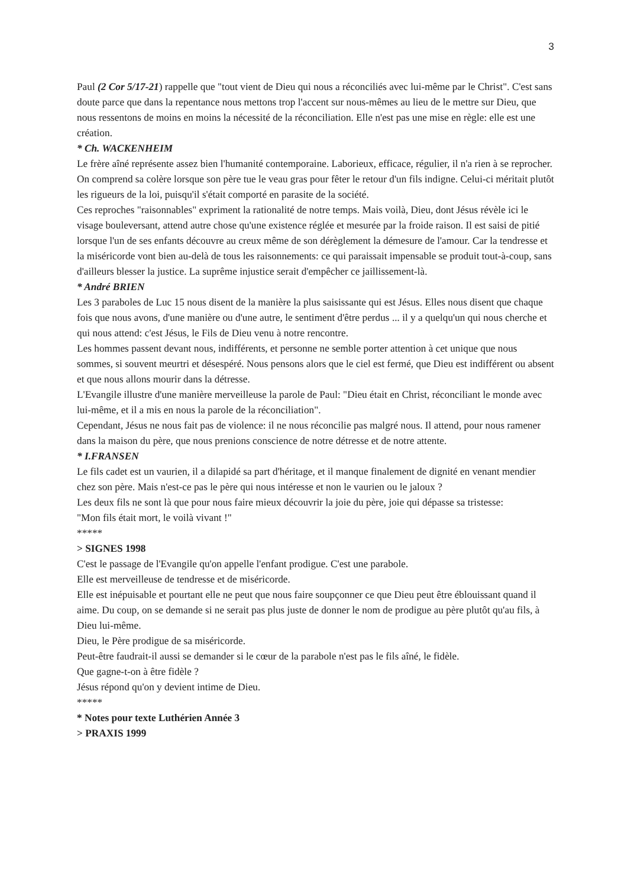3
Paul (2 Cor 5/17-21) rappelle que "tout vient de Dieu qui nous a réconciliés avec lui-même par le Christ". C'est sans doute parce que dans la repentance nous mettons trop l'accent sur nous-mêmes au lieu de le mettre sur Dieu, que nous ressentons de moins en moins la nécessité de la réconciliation. Elle n'est pas une mise en règle: elle est une création.
* Ch. WACKENHEIM
Le frère aîné représente assez bien l'humanité contemporaine. Laborieux, efficace, régulier, il n'a rien à se reprocher. On comprend sa colère lorsque son père tue le veau gras pour fêter le retour d'un fils indigne. Celui-ci méritait plutôt les rigueurs de la loi, puisqu'il s'était comporté en parasite de la société.
Ces reproches "raisonnables" expriment la rationalité de notre temps. Mais voilà, Dieu, dont Jésus révèle ici le visage bouleversant, attend autre chose qu'une existence réglée et mesurée par la froide raison. Il est saisi de pitié lorsque l'un de ses enfants découvre au creux même de son dérèglement la démesure de l'amour. Car la tendresse et la miséricorde vont bien au-delà de tous les raisonnements: ce qui paraissait impensable se produit tout-à-coup, sans d'ailleurs blesser la justice. La suprême injustice serait d'empêcher ce jaillissement-là.
* André BRIEN
Les 3 paraboles de Luc 15 nous disent de la manière la plus saisissante qui est Jésus. Elles nous disent que chaque fois que nous avons, d'une manière ou d'une autre, le sentiment d'être perdus ... il y a quelqu'un qui nous cherche et qui nous attend: c'est Jésus, le Fils de Dieu venu à notre rencontre.
Les hommes passent devant nous, indifférents, et personne ne semble porter attention à cet unique que nous sommes, si souvent meurtri et désespéré. Nous pensons alors que le ciel est fermé, que Dieu est indifférent ou absent et que nous allons mourir dans la détresse.
L'Evangile illustre d'une manière merveilleuse la parole de Paul: "Dieu était en Christ, réconciliant le monde avec lui-même, et il a mis en nous la parole de la réconciliation".
Cependant, Jésus ne nous fait pas de violence: il ne nous réconcilie pas malgré nous. Il attend, pour nous ramener dans la maison du père, que nous prenions conscience de notre détresse et de notre attente.
* I.FRANSEN
Le fils cadet est un vaurien, il a dilapidé sa part d'héritage, et il manque finalement de dignité en venant mendier chez son père. Mais n'est-ce pas le père qui nous intéresse et non le vaurien ou le jaloux ?
Les deux fils ne sont là que pour nous faire mieux découvrir la joie du père, joie qui dépasse sa tristesse:
"Mon fils était mort, le voilà vivant !"
*****
> SIGNES 1998
C'est le passage de l'Evangile qu'on appelle l'enfant prodigue. C'est une parabole.
Elle est merveilleuse de tendresse et de miséricorde.
Elle est inépuisable et pourtant elle ne peut que nous faire soupçonner ce que Dieu peut être éblouissant quand il aime. Du coup, on se demande si ne serait pas plus juste de donner le nom de prodigue au père plutôt qu'au fils, à Dieu lui-même.
Dieu, le Père prodigue de sa miséricorde.
Peut-être faudrait-il aussi se demander si le cœur de la parabole n'est pas le fils aîné, le fidèle.
Que gagne-t-on à être fidèle ?
Jésus répond qu'on y devient intime de Dieu.
*****
* Notes pour texte Luthérien Année 3
> PRAXIS 1999